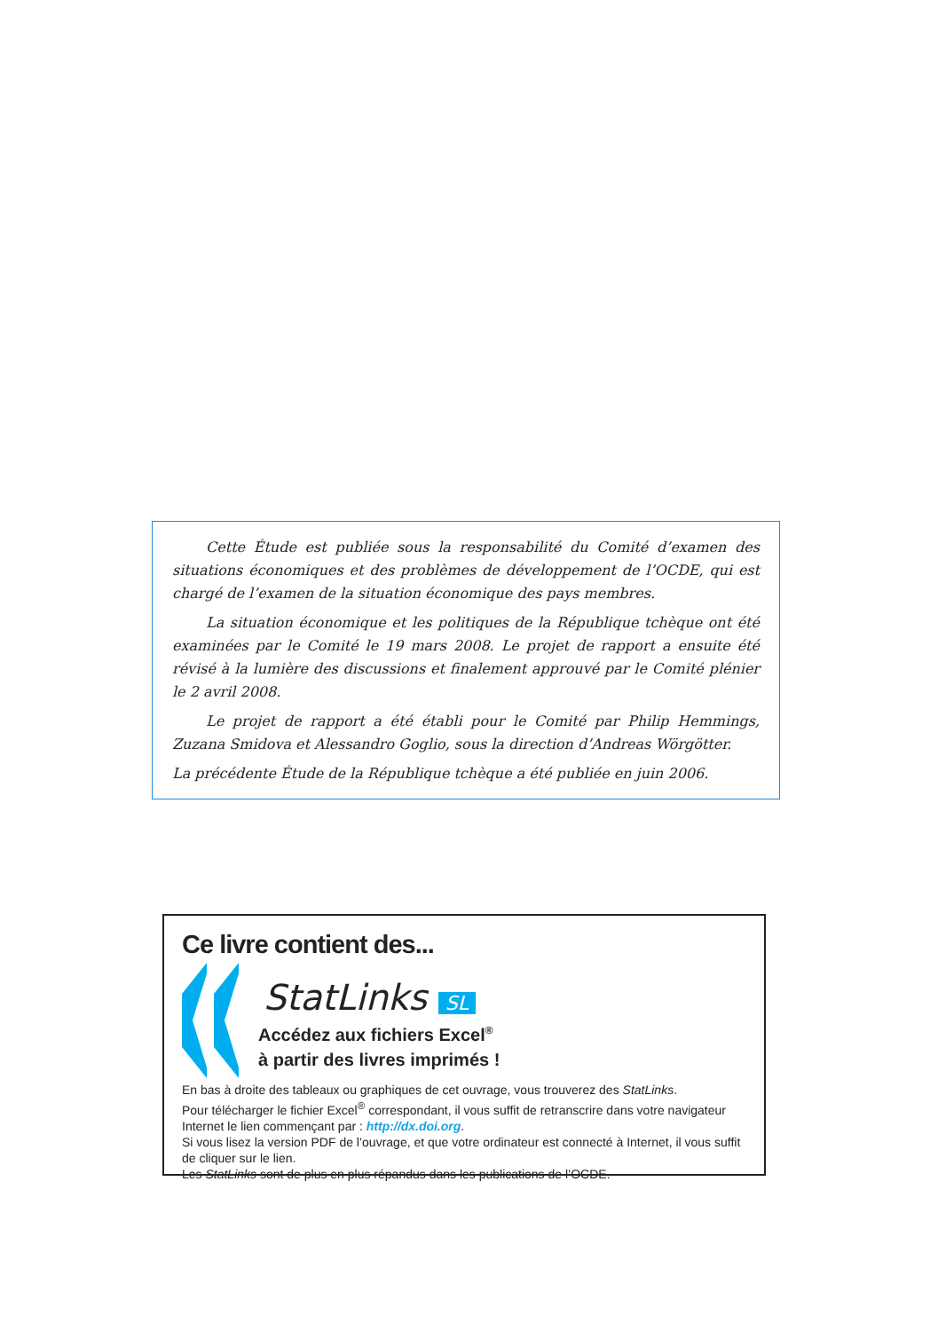Cette Étude est publiée sous la responsabilité du Comité d’examen des situations économiques et des problèmes de développement de l’OCDE, qui est chargé de l’examen de la situation économique des pays membres.
La situation économique et les politiques de la République tchèque ont été examinées par le Comité le 19 mars 2008. Le projet de rapport a ensuite été révisé à la lumière des discussions et finalement approuvé par le Comité plénier le 2 avril 2008.
Le projet de rapport a été établi pour le Comité par Philip Hemmings, Zuzana Smidova et Alessandro Goglio, sous la direction d’Andreas Wörgötter.
La précédente Étude de la République tchèque a été publiée en juin 2006.
Ce livre contient des...
StatLinks SL
Accédez aux fichiers Excel<sup>®</sup>
à partir des livres imprimés !
En bas à droite des tableaux ou graphiques de cet ouvrage, vous trouverez des StatLinks.
Pour télécharger le fichier Excel<sup>®</sup> correspondant, il vous suffit de retranscrire dans votre navigateur Internet le lien commençant par : http://dx.doi.org.
Si vous lisez la version PDF de l’ouvrage, et que votre ordinateur est connecté à Internet, il vous suffit de cliquer sur le lien.
Les StatLinks sont de plus en plus répandus dans les publications de l’OCDE.